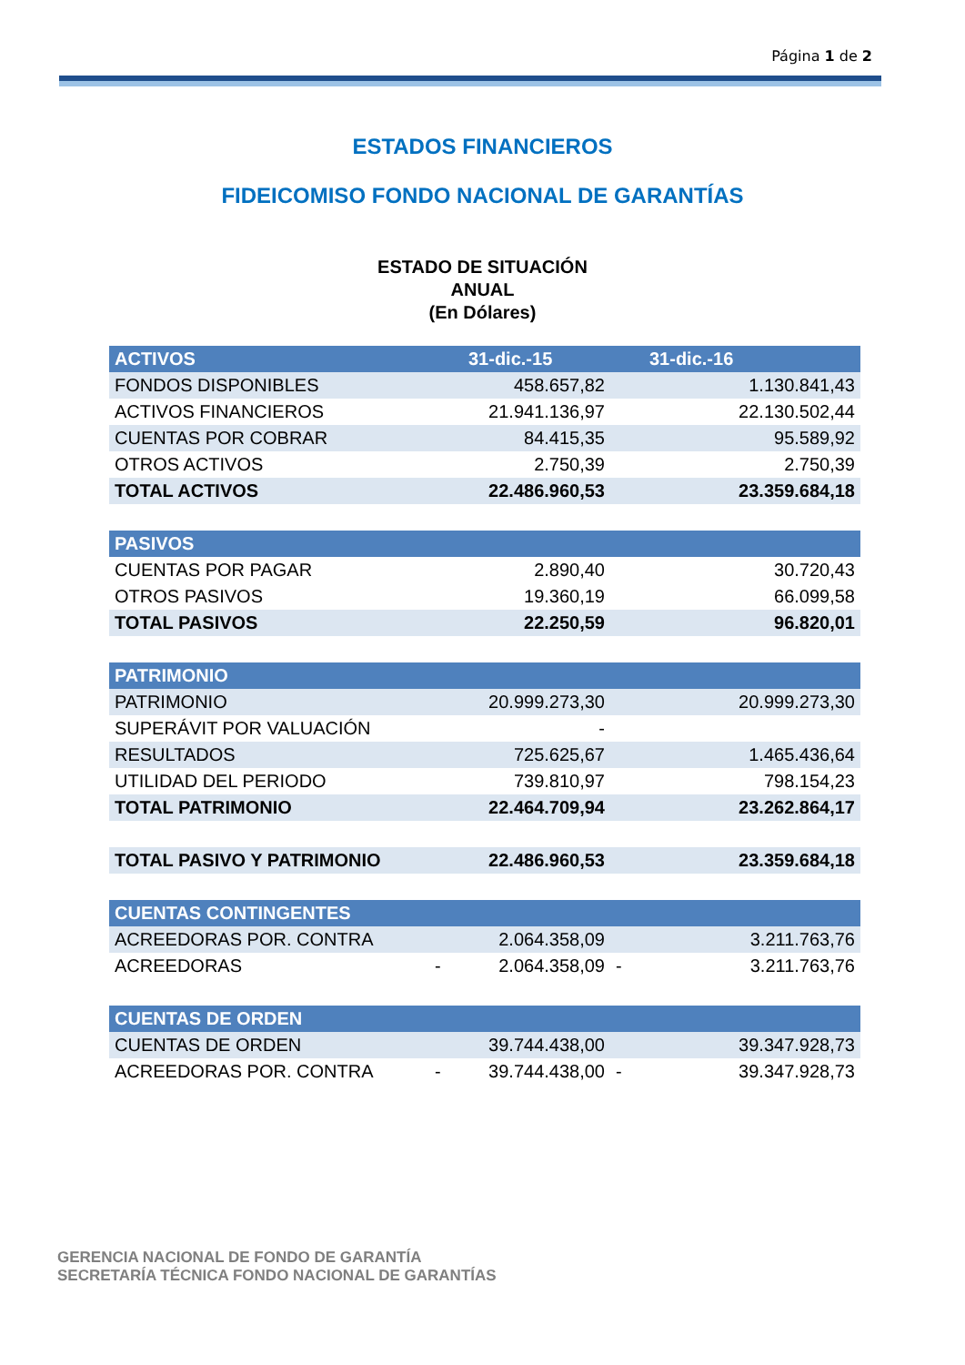Página 1 de 2
ESTADOS FINANCIEROS
FIDEICOMISO FONDO NACIONAL DE GARANTÍAS
ESTADO DE SITUACIÓN
ANUAL
(En Dólares)
| ACTIVOS | | 31-dic.-15 | | 31-dic.-16 |
| --- | --- | --- | --- | --- |
| FONDOS DISPONIBLES | | 458.657,82 | | 1.130.841,43 |
| ACTIVOS FINANCIEROS | | 21.941.136,97 | | 22.130.502,44 |
| CUENTAS POR COBRAR | | 84.415,35 | | 95.589,92 |
| OTROS ACTIVOS | | 2.750,39 | | 2.750,39 |
| TOTAL ACTIVOS | | 22.486.960,53 | | 23.359.684,18 |
| PASIVOS | | | | |
| CUENTAS POR PAGAR | | 2.890,40 | | 30.720,43 |
| OTROS PASIVOS | | 19.360,19 | | 66.099,58 |
| TOTAL PASIVOS | | 22.250,59 | | 96.820,01 |
| PATRIMONIO | | | | |
| PATRIMONIO | | 20.999.273,30 | | 20.999.273,30 |
| SUPERÁVIT POR VALUACIÓN | | - | | |
| RESULTADOS | | 725.625,67 | | 1.465.436,64 |
| UTILIDAD DEL PERIODO | | 739.810,97 | | 798.154,23 |
| TOTAL PATRIMONIO | | 22.464.709,94 | | 23.262.864,17 |
| TOTAL PASIVO Y PATRIMONIO | | 22.486.960,53 | | 23.359.684,18 |
| CUENTAS CONTINGENTES | | | | |
| ACREEDORAS POR. CONTRA | | 2.064.358,09 | | 3.211.763,76 |
| ACREEDORAS | - | 2.064.358,09 | - | 3.211.763,76 |
| CUENTAS DE ORDEN | | | | |
| CUENTAS DE ORDEN | | 39.744.438,00 | | 39.347.928,73 |
| ACREEDORAS POR. CONTRA | - | 39.744.438,00 | - | 39.347.928,73 |
GERENCIA NACIONAL DE FONDO DE GARANTÍA
SECRETARÍA TÉCNICA FONDO NACIONAL DE GARANTÍAS